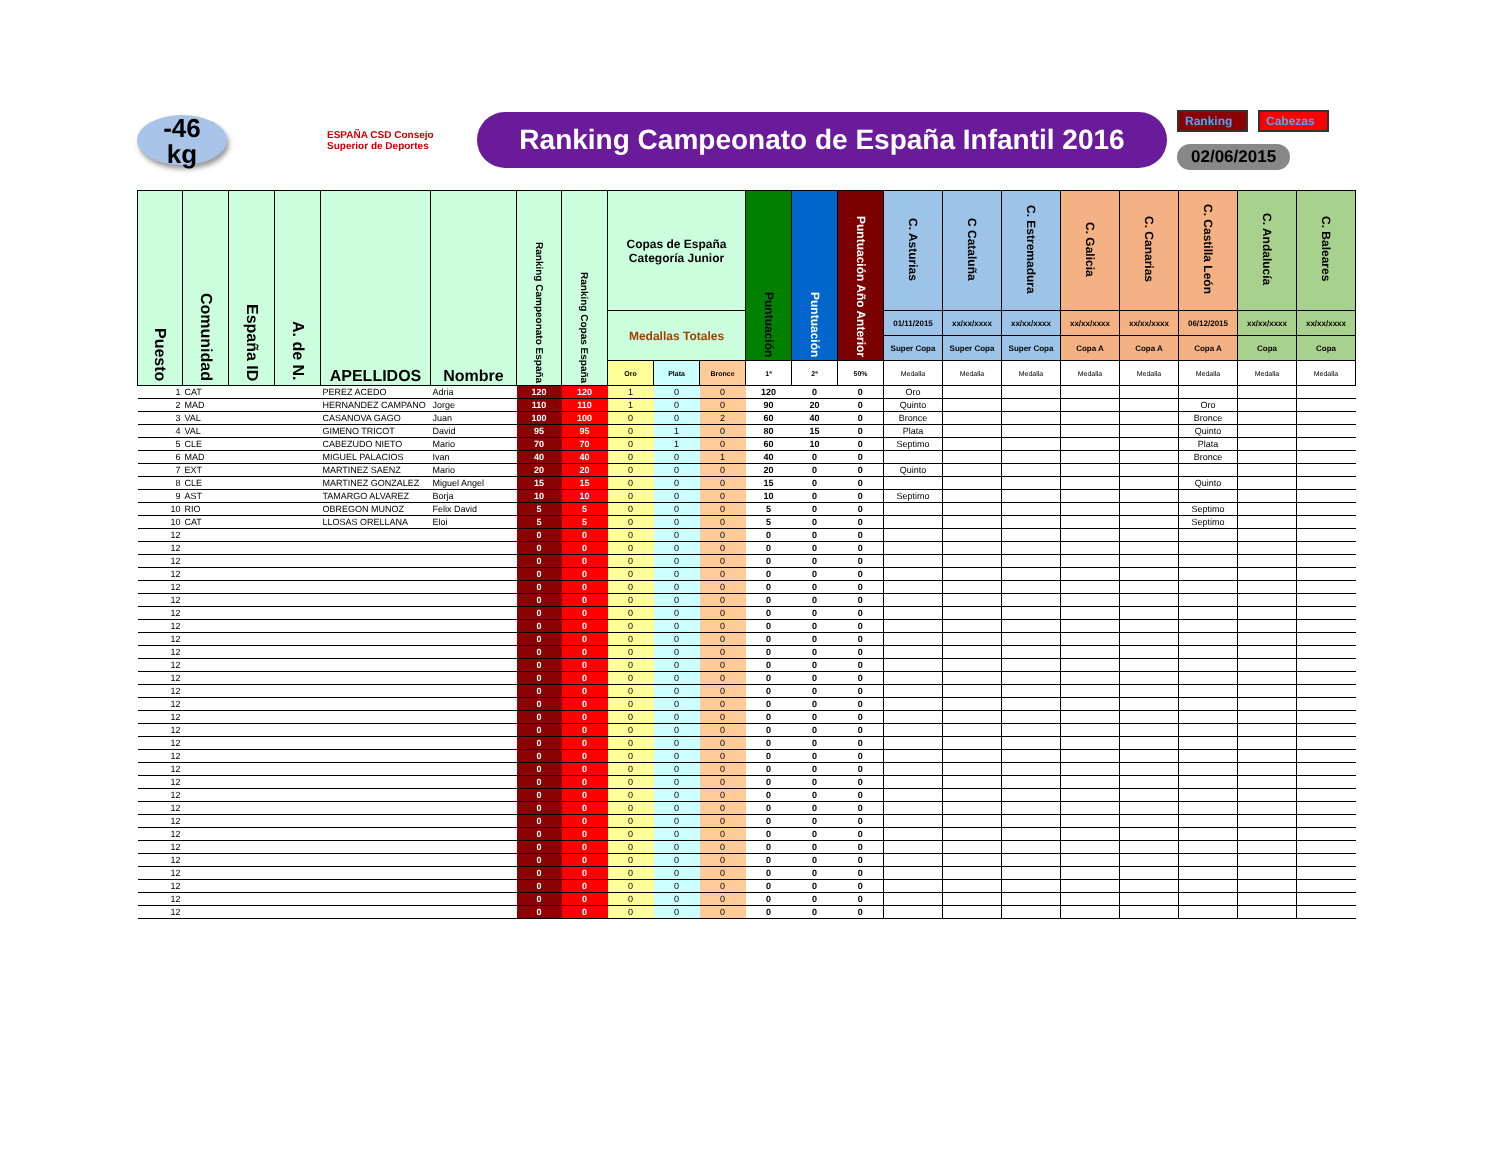-46
kg
ESPAÑA CSD Consejo Superior de Deportes
Ranking Campeonato de España Infantil 2016
Ranking Cabezas
02/06/2015
| Puesto | Comunidad | España ID | A. de N. | APELLIDOS | Nombre | Ranking Campeonato España | Ranking Copas España | Copas de España Categoría Junior | | | Puntuación | Puntuación | Puntuación Año Anterior | C. Asturias | C Cataluña | C. Estremadura | C. Galicia | C. Canarias | C. Castilla León | C. Andalucía | C. Baleares |
| --- | --- | --- | --- | --- | --- | --- | --- | --- | --- | --- | --- | --- | --- | --- | --- | --- | --- | --- | --- | --- | --- |
| | | | | | | | | Medallas Totales | | | | | | 01/11/2015 | xx/xx/xxxx | xx/xx/xxxx | xx/xx/xxxx | xx/xx/xxxx | 06/12/2015 | xx/xx/xxxx | xx/xx/xxxx |
| | | | | | | | | | | | | | | Super Copa | Super Copa | Super Copa | Copa A | Copa A | Copa A | Copa | Copa |
| | | | | | | | | Oro | Plata | Bronce | 1ª | 2ª | 50% | Medalla | Medalla | Medalla | Medalla | Medalla | Medalla | Medalla | Medalla |
| 1 | CAT | | | PEREZ ACEDO | Adria | 120 | 120 | 1 | 0 | 0 | 120 | 0 | 0 | Oro | | | | | | | |
| 2 | MAD | | | HERNANDEZ CAMPANO | Jorge | 110 | 110 | 1 | 0 | 0 | 90 | 20 | 0 | Quinto | | | | | Oro | | |
| 3 | VAL | | | CASANOVA GAGO | Juan | 100 | 100 | 0 | 0 | 2 | 60 | 40 | 0 | Bronce | | | | | Bronce | | |
| 4 | VAL | | | GIMENO TRICOT | David | 95 | 95 | 0 | 1 | 0 | 80 | 15 | 0 | Plata | | | | | Quinto | | |
| 5 | CLE | | | CABEZUDO NIETO | Mario | 70 | 70 | 0 | 1 | 0 | 60 | 10 | 0 | Septimo | | | | | Plata | | |
| 6 | MAD | | | MIGUEL PALACIOS | Ivan | 40 | 40 | 0 | 0 | 1 | 40 | 0 | 0 | | | | | | Bronce | | |
| 7 | EXT | | | MARTINEZ SAENZ | Mario | 20 | 20 | 0 | 0 | 0 | 20 | 0 | 0 | Quinto | | | | | | | |
| 8 | CLE | | | MARTINEZ GONZALEZ | Miguel Angel | 15 | 15 | 0 | 0 | 0 | 15 | 0 | 0 | | | | | | Quinto | | |
| 9 | AST | | | TAMARGO ALVAREZ | Borja | 10 | 10 | 0 | 0 | 0 | 10 | 0 | 0 | Septimo | | | | | | | |
| 10 | RIO | | | OBREGON MUNOZ | Felix David | 5 | 5 | 0 | 0 | 0 | 5 | 0 | 0 | | | | | | Septimo | | |
| 10 | CAT | | | LLOSAS ORELLANA | Eloi | 5 | 5 | 0 | 0 | 0 | 5 | 0 | 0 | | | | | | Septimo | | |
| 12 | | | | | | 0 | 0 | 0 | 0 | 0 | 0 | 0 | 0 | | | | | | | | |
| 12 | | | | | | 0 | 0 | 0 | 0 | 0 | 0 | 0 | 0 | | | | | | | | |
| 12 | | | | | | 0 | 0 | 0 | 0 | 0 | 0 | 0 | 0 | | | | | | | | |
| 12 | | | | | | 0 | 0 | 0 | 0 | 0 | 0 | 0 | 0 | | | | | | | | |
| 12 | | | | | | 0 | 0 | 0 | 0 | 0 | 0 | 0 | 0 | | | | | | | | |
| 12 | | | | | | 0 | 0 | 0 | 0 | 0 | 0 | 0 | 0 | | | | | | | | |
| 12 | | | | | | 0 | 0 | 0 | 0 | 0 | 0 | 0 | 0 | | | | | | | | |
| 12 | | | | | | 0 | 0 | 0 | 0 | 0 | 0 | 0 | 0 | | | | | | | | |
| 12 | | | | | | 0 | 0 | 0 | 0 | 0 | 0 | 0 | 0 | | | | | | | | |
| 12 | | | | | | 0 | 0 | 0 | 0 | 0 | 0 | 0 | 0 | | | | | | | | |
| 12 | | | | | | 0 | 0 | 0 | 0 | 0 | 0 | 0 | 0 | | | | | | | | |
| 12 | | | | | | 0 | 0 | 0 | 0 | 0 | 0 | 0 | 0 | | | | | | | | |
| 12 | | | | | | 0 | 0 | 0 | 0 | 0 | 0 | 0 | 0 | | | | | | | | |
| 12 | | | | | | 0 | 0 | 0 | 0 | 0 | 0 | 0 | 0 | | | | | | | | |
| 12 | | | | | | 0 | 0 | 0 | 0 | 0 | 0 | 0 | 0 | | | | | | | | |
| 12 | | | | | | 0 | 0 | 0 | 0 | 0 | 0 | 0 | 0 | | | | | | | | |
| 12 | | | | | | 0 | 0 | 0 | 0 | 0 | 0 | 0 | 0 | | | | | | | | |
| 12 | | | | | | 0 | 0 | 0 | 0 | 0 | 0 | 0 | 0 | | | | | | | | |
| 12 | | | | | | 0 | 0 | 0 | 0 | 0 | 0 | 0 | 0 | | | | | | | | |
| 12 | | | | | | 0 | 0 | 0 | 0 | 0 | 0 | 0 | 0 | | | | | | | | |
| 12 | | | | | | 0 | 0 | 0 | 0 | 0 | 0 | 0 | 0 | | | | | | | | |
| 12 | | | | | | 0 | 0 | 0 | 0 | 0 | 0 | 0 | 0 | | | | | | | | |
| 12 | | | | | | 0 | 0 | 0 | 0 | 0 | 0 | 0 | 0 | | | | | | | | |
| 12 | | | | | | 0 | 0 | 0 | 0 | 0 | 0 | 0 | 0 | | | | | | | | |
| 12 | | | | | | 0 | 0 | 0 | 0 | 0 | 0 | 0 | 0 | | | | | | | | |
| 12 | | | | | | 0 | 0 | 0 | 0 | 0 | 0 | 0 | 0 | | | | | | | | |
| 12 | | | | | | 0 | 0 | 0 | 0 | 0 | 0 | 0 | 0 | | | | | | | | |
| 12 | | | | | | 0 | 0 | 0 | 0 | 0 | 0 | 0 | 0 | | | | | | | | |
| 12 | | | | | | 0 | 0 | 0 | 0 | 0 | 0 | 0 | 0 | | | | | | | | |
| 12 | | | | | | 0 | 0 | 0 | 0 | 0 | 0 | 0 | 0 | | | | | | | | |